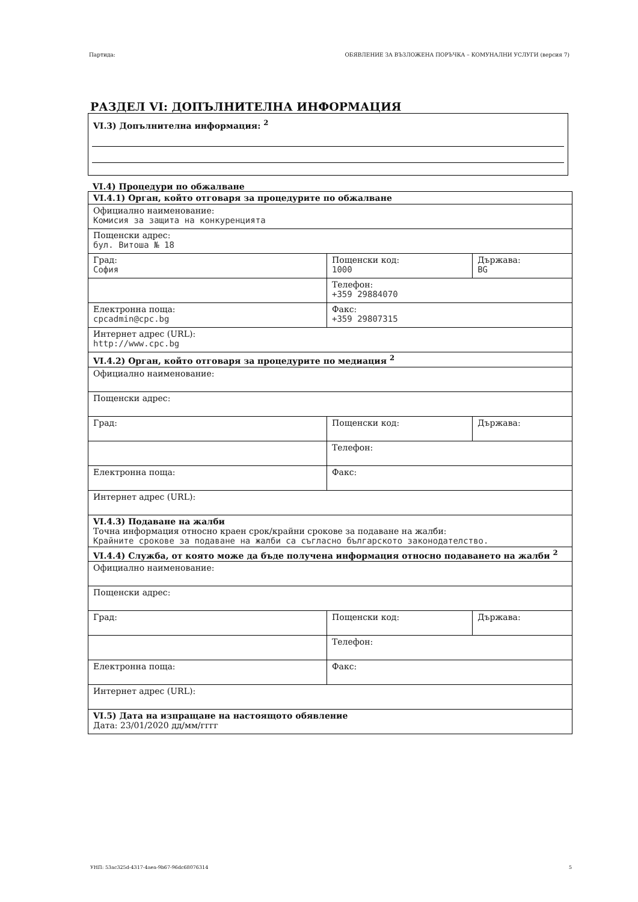Партида: ОБЯВЛЕНИЕ ЗА ВЪЗЛОЖЕНА ПОРЪЧКА – КОМУНАЛНИ УСЛУГИ (версия 7)
РАЗДЕЛ VI: ДОПЪЛНИТЕЛНА ИНФОРМАЦИЯ
VI.3) Допълнителна информация: <sup>2</sup>
VI.4) Процедури по обжалване
| VI.4.1) Орган, който отговаря за процедурите по обжалване | | |
| Официално наименование: Комисия за защита на конкуренцията | | |
| Пощенски адрес: бул. Витоша № 18 | | |
| Град: София | Пощенски код: 1000 | Държава: BG |
| | Телефон: +359 29884070 | |
| Електронна поща: cpcadmin@cpc.bg | Факс: +359 29807315 | |
| Интернет адрес (URL): http://www.cpc.bg | | |
| VI.4.2) Орган, който отговаря за процедурите по медиация <sup>2</sup> | | |
| Официално наименование: | | |
| Пощенски адрес: | | |
| Град: | Пощенски код: | Държава: |
| | Телефон: | |
| Електронна поща: | Факс: | |
| Интернет адрес (URL): | | |
| VI.4.3) Подаване на жалби Точна информация относно краен срок/крайни срокове за подаване на жалби: Крайните срокове за подаване на жалби са съгласно българското законодателство. | | |
| VI.4.4) Служба, от която може да бъде получена информация относно подаването на жалби <sup>2</sup> | | |
| Официално наименование: | | |
| Пощенски адрес: | | |
| Град: | Пощенски код: | Държава: |
| | Телефон: | |
| Електронна поща: | Факс: | |
| Интернет адрес (URL): | | |
| VI.5) Дата на изпращане на настоящото обявление Дата: 23/01/2020 дд/мм/гггг | | |
УНП: 53ac325d-4317-4aea-9b67-96dc68076314 5